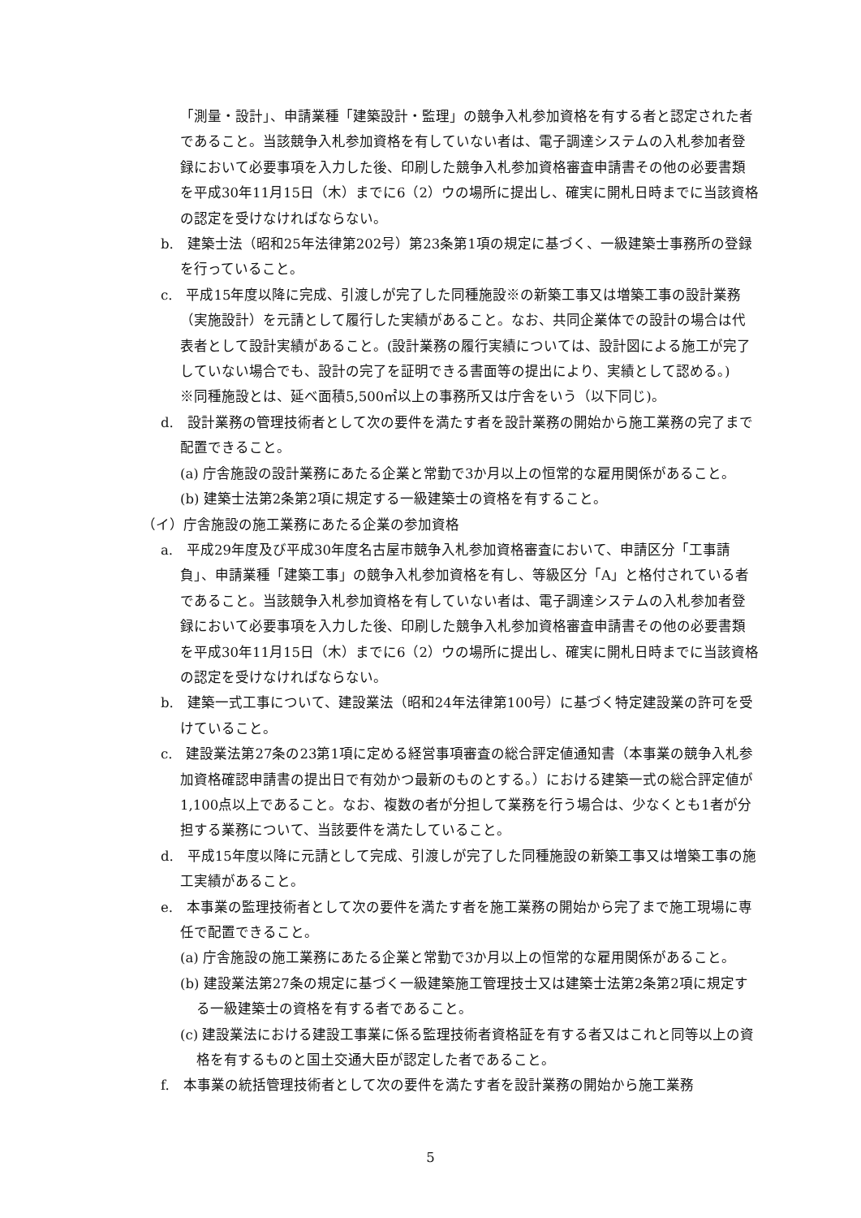「測量・設計」、申請業種「建築設計・監理」の競争入札参加資格を有する者と認定された者であること。当該競争入札参加資格を有していない者は、電子調達システムの入札参加者登録において必要事項を入力した後、印刷した競争入札参加資格審査申請書その他の必要書類を平成30年11月15日（木）までに6（2）ウの場所に提出し、確実に開札日時までに当該資格の認定を受けなければならない。
b.　建築士法（昭和25年法律第202号）第23条第1項の規定に基づく、一級建築士事務所の登録を行っていること。
c.　平成15年度以降に完成、引渡しが完了した同種施設※の新築工事又は増築工事の設計業務（実施設計）を元請として履行した実績があること。なお、共同企業体での設計の場合は代表者として設計実績があること。(設計業務の履行実績については、設計図による施工が完了していない場合でも、設計の完了を証明できる書面等の提出により、実績として認める。)
※同種施設とは、延べ面積5,500㎡以上の事務所又は庁舎をいう（以下同じ)。
d.　設計業務の管理技術者として次の要件を満たす者を設計業務の開始から施工業務の完了まで配置できること。
(a) 庁舎施設の設計業務にあたる企業と常勤で3か月以上の恒常的な雇用関係があること。
(b) 建築士法第2条第2項に規定する一級建築士の資格を有すること。
（イ）庁舎施設の施工業務にあたる企業の参加資格
a.　平成29年度及び平成30年度名古屋市競争入札参加資格審査において、申請区分「工事請負」、申請業種「建築工事」の競争入札参加資格を有し、等級区分「A」と格付されている者であること。当該競争入札参加資格を有していない者は、電子調達システムの入札参加者登録において必要事項を入力した後、印刷した競争入札参加資格審査申請書その他の必要書類を平成30年11月15日（木）までに6（2）ウの場所に提出し、確実に開札日時までに当該資格の認定を受けなければならない。
b.　建築一式工事について、建設業法（昭和24年法律第100号）に基づく特定建設業の許可を受けていること。
c.　建設業法第27条の23第1項に定める経営事項審査の総合評定値通知書（本事業の競争入札参加資格確認申請書の提出日で有効かつ最新のものとする。）における建築一式の総合評定値が1,100点以上であること。なお、複数の者が分担して業務を行う場合は、少なくとも1者が分担する業務について、当該要件を満たしていること。
d.　平成15年度以降に元請として完成、引渡しが完了した同種施設の新築工事又は増築工事の施工実績があること。
e.　本事業の監理技術者として次の要件を満たす者を施工業務の開始から完了まで施工現場に専任で配置できること。
(a) 庁舎施設の施工業務にあたる企業と常勤で3か月以上の恒常的な雇用関係があること。
(b) 建設業法第27条の規定に基づく一級建築施工管理技士又は建築士法第2条第2項に規定する一級建築士の資格を有する者であること。
(c) 建設業法における建設工事業に係る監理技術者資格証を有する者又はこれと同等以上の資格を有するものと国土交通大臣が認定した者であること。
f.　本事業の統括管理技術者として次の要件を満たす者を設計業務の開始から施工業務
5